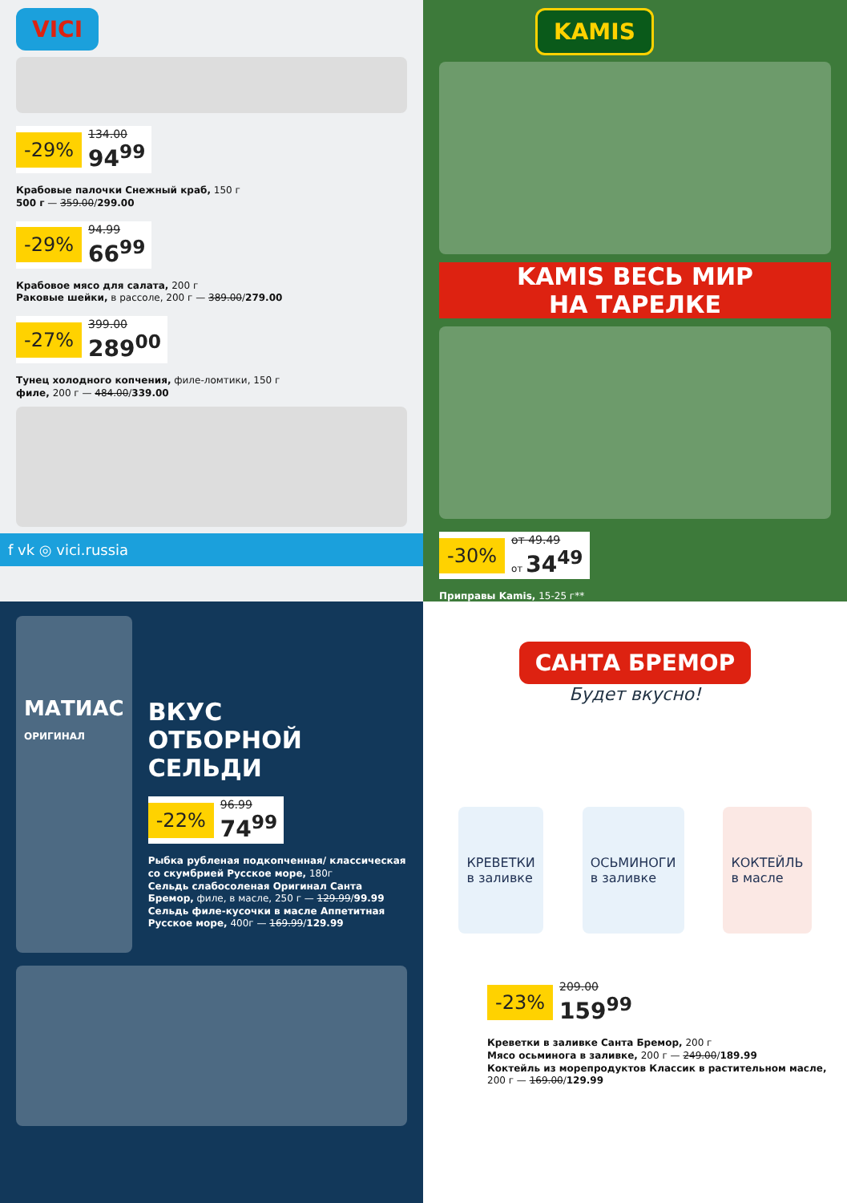VICI
-29% 134.00 94<sup>99</sup>
Крабовые палочки Снежный краб, 150 г
500 г — 359.00/299.00
-29% 94.99 66<sup>99</sup>
Крабовое мясо для салата, 200 г
Раковые шейки, в рассоле, 200 г — 389.00/279.00
-27% 399.00 289<sup>00</sup>
Тунец холодного копчения, филе-ломтики, 150 г
филе, 200 г — 484.00/339.00
f vk ◎ vici.russia
KAMIS
KAMIS ВЕСЬ МИР
НА ТАРЕЛКЕ
-30% от 49.49 от 34<sup>49</sup>
Приправы Kamis, 15-25 г**
МАТИАС
ОРИГИНАЛ
ВКУС
ОТБОРНОЙ
СЕЛЬДИ
-22% 96.99 74<sup>99</sup>
Рыбка рубленая подкопченная/ классическая со скумбрией Русское море, 180г
Сельдь слабосоленая Оригинал Санта Бремор, филе, в масле, 250 г — 129.99/99.99
Сельдь филе-кусочки в масле Аппетитная Русское море, 400г — 169.99/129.99
САНТА БРЕМОР
Будет вкусно!
КРЕВЕТКИ
в заливке
ОСЬМИНОГИ
в заливке
КОКТЕЙЛЬ
в масле
-23% 209.00 159<sup>99</sup>
Креветки в заливке Санта Бремор, 200 г
Мясо осьминога в заливке, 200 г — 249.00/189.99
Коктейль из морепродуктов Классик в растительном масле, 200 г — 169.00/129.99